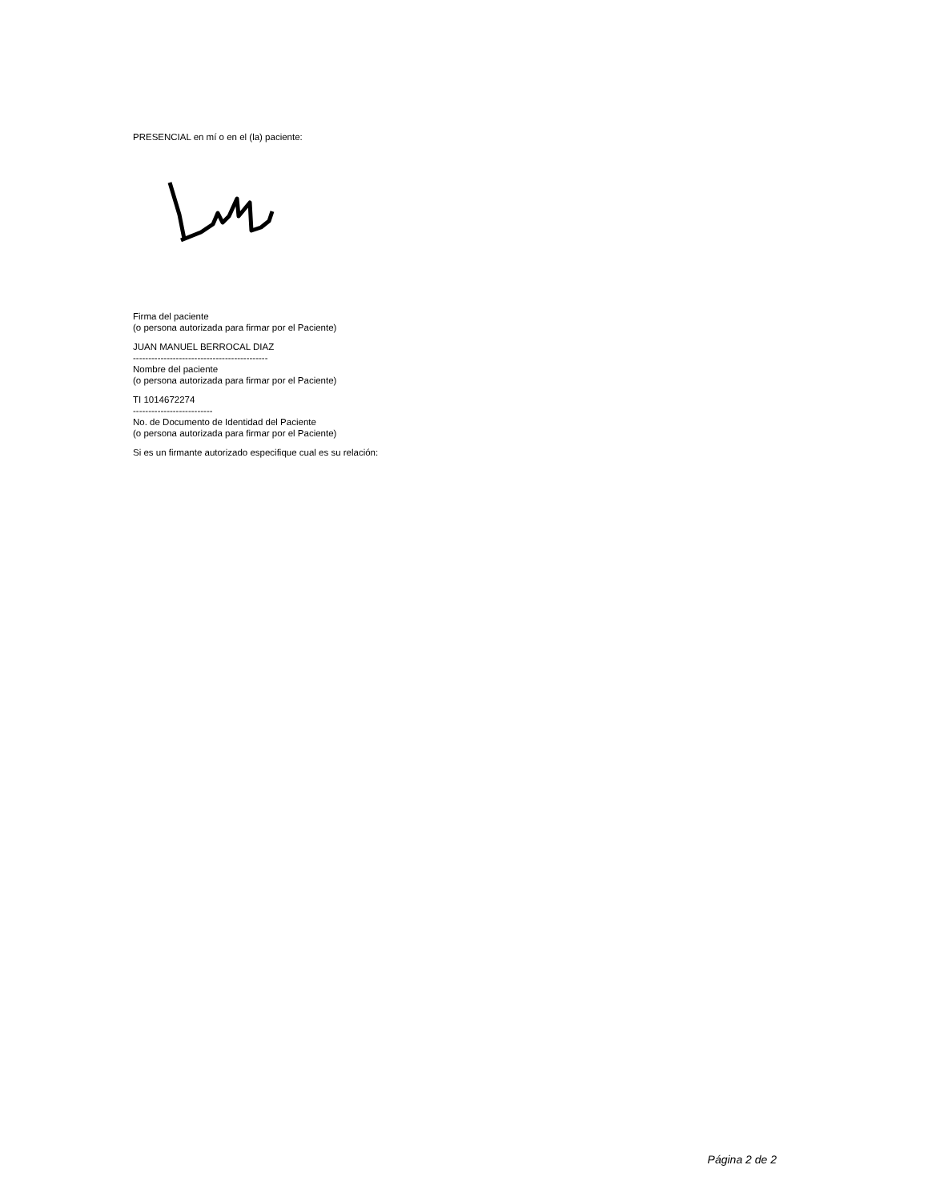PRESENCIAL en mí o en el (la) paciente:
Firma del paciente
(o persona autorizada para firmar por el Paciente)
JUAN MANUEL BERROCAL DIAZ
--------------------------------------------
Nombre del paciente
(o persona autorizada para firmar por el Paciente)
TI 1014672274
--------------------------
No. de Documento de Identidad del Paciente
(o persona autorizada para firmar por el Paciente)
Si es un firmante autorizado especifique cual es su relación:
Página 2 de 2